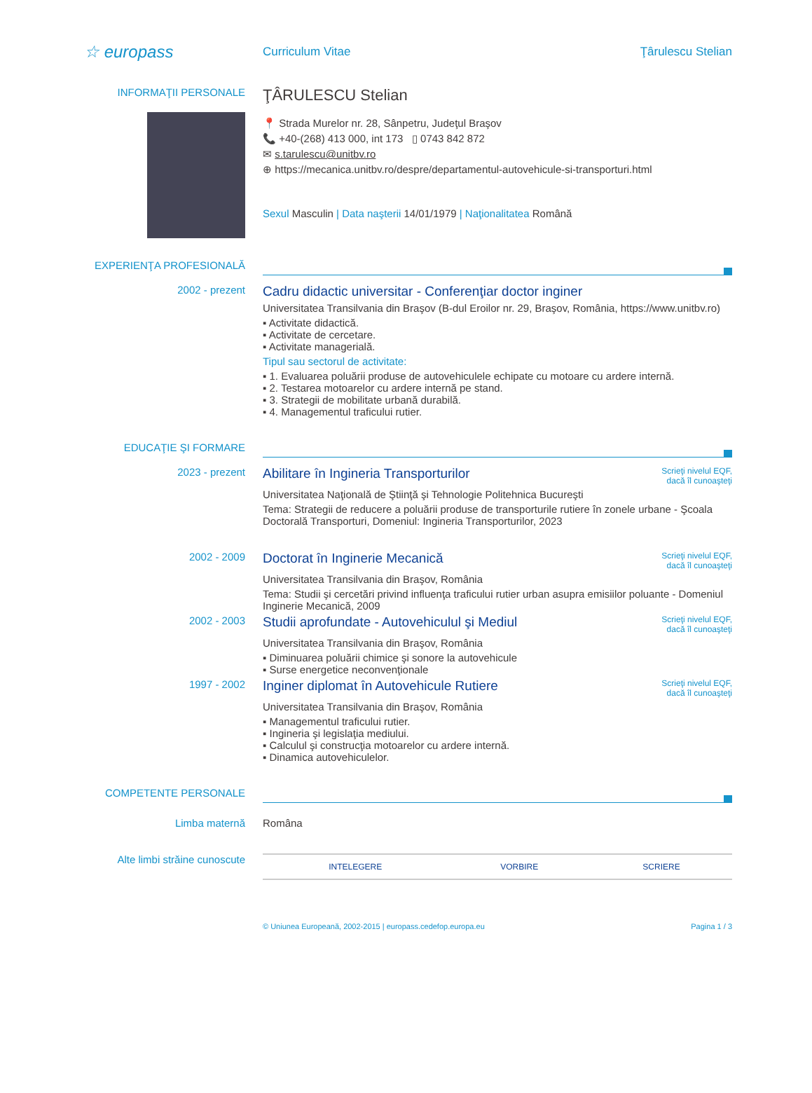☆ europass
Curriculum Vitae Ţârulescu Stelian
INFORMAŢII PERSONALE
ŢÂRULESCU Stelian
📍 Strada Murelor nr. 28, Sânpetru, Judeţul Braşov
📞 +40-(268) 413 000, int 173 ▯ 0743 842 872
✉ s.tarulescu@unitbv.ro
⊕ https://mecanica.unitbv.ro/despre/departamentul-autovehicule-si-transporturi.html
Sexul Masculin | Data naşterii 14/01/1979 | Naţionalitatea Română
EXPERIENŢA PROFESIONALĂ
2002 - prezent
Cadru didactic universitar - Conferenţiar doctor inginer
Universitatea Transilvania din Braşov (B-dul Eroilor nr. 29, Braşov, România, https://www.unitbv.ro)
▪ Activitate didactică.
▪ Activitate de cercetare.
▪ Activitate managerială.
Tipul sau sectorul de activitate:
▪ 1. Evaluarea poluării produse de autovehiculele echipate cu motoare cu ardere internă.
▪ 2. Testarea motoarelor cu ardere internă pe stand.
▪ 3. Strategii de mobilitate urbană durabilă.
▪ 4. Managementul traficului rutier.
EDUCAŢIE ŞI FORMARE
2023 - prezent
Abilitare în Ingineria Transporturilor Scrieţi nivelul EQF,
dacă îl cunoaşteţi
Universitatea Naţională de Ştiinţă şi Tehnologie Politehnica Bucureşti
Tema: Strategii de reducere a poluării produse de transporturile rutiere în zonele urbane - Şcoala Doctorală Transporturi, Domeniul: Ingineria Transporturilor, 2023
2002 - 2009
Doctorat în Inginerie Mecanică Scrieţi nivelul EQF,
dacă îl cunoaşteţi
Universitatea Transilvania din Braşov, România
Tema: Studii şi cercetări privind influenţa traficului rutier urban asupra emisiilor poluante - Domeniul Inginerie Mecanică, 2009
2002 - 2003
Studii aprofundate - Autovehiculul şi Mediul Scrieţi nivelul EQF,
dacă îl cunoaşteţi
Universitatea Transilvania din Braşov, România
▪ Diminuarea poluării chimice şi sonore la autovehicule
▪ Surse energetice neconvenţionale
1997 - 2002
Inginer diplomat în Autovehicule Rutiere Scrieţi nivelul EQF,
dacă îl cunoaşteţi
Universitatea Transilvania din Braşov, România
▪ Managementul traficului rutier.
▪ Ingineria şi legislaţia mediului.
▪ Calculul şi construcţia motoarelor cu ardere internă.
▪ Dinamica autovehiculelor.
COMPETENTE PERSONALE
Limba maternă Româna
Alte limbi străine cunoscute
| INTELEGERE | VORBIRE | SCRIERE |
© Uniunea Europeană, 2002-2015 | europass.cedefop.europa.eu Pagina 1 / 3